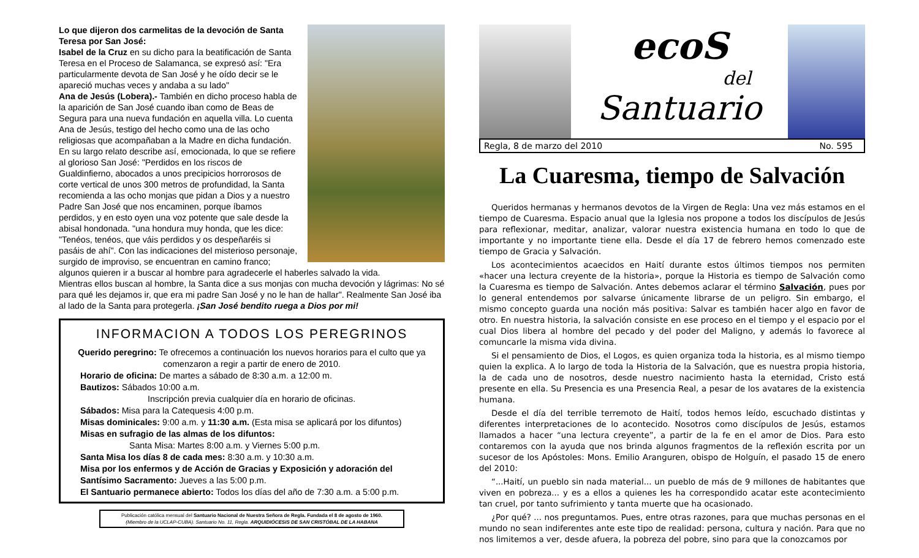Lo que dijeron dos carmelitas de la devoción de Santa Teresa por San José:
Isabel de la Cruz en su dicho para la beatificación de Santa Teresa en el Proceso de Salamanca, se expresó así: "Era particularmente devota de San José y he oído decir se le apareció muchas veces y andaba a su lado"
Ana de Jesús (Lobera).- También en dicho proceso habla de la aparición de San José cuando iban como de Beas de Segura para una nueva fundación en aquella villa. Lo cuenta Ana de Jesús, testigo del hecho como una de las ocho religiosas que acompañaban a la Madre en dicha fundación. En su largo relato describe así, emocionada, lo que se refiere al glorioso San José: "Perdidos en los riscos de Gualdinfierno, abocados a unos precipicios horrorosos de corte vertical de unos 300 metros de profundidad, la Santa recomienda a las ocho monjas que pidan a Dios y a nuestro Padre San José que nos encaminen, porque íbamos perdidos, y en esto oyen una voz potente que sale desde la abisal hondonada. "una hondura muy honda, que les dice:
"Tenéos, tenéos, que váis perdidos y os despeñaréis si pasáis de ahí". Con las indicaciones del misterioso personaje, surgido de improviso, se encuentran en camino franco; algunos quieren ir a buscar al hombre para agradecerle el haberles salvado la vida.
Mientras ellos buscan al hombre, la Santa dice a sus monjas con mucha devoción y lágrimas: No sé para qué les dejamos ir, que era mi padre San José y no le han de hallar". Realmente San José iba al lado de la Santa para protegerla. ¡San José bendito ruega a Dios por mi!
INFORMACION A TODOS LOS PEREGRINOS
Querido peregrino: Te ofrecemos a continuación los nuevos horarios para el culto que ya comenzaron a regir a partir de enero de 2010.
Horario de oficina: De martes a sábado de 8:30 a.m. a 12:00 m.
Bautizos: Sábados 10:00 a.m.
Inscripción previa cualquier día en horario de oficinas.
Sábados: Misa para la Catequesis 4:00 p.m.
Misas dominicales: 9:00 a.m. y 11:30 a.m. (Esta misa se aplicará por los difuntos)
Misas en sufragio de las almas de los difuntos:
Santa Misa: Martes 8:00 a.m. y Viernes 5:00 p.m.
Santa Misa los días 8 de cada mes: 8:30 a.m. y 10:30 a.m.
Misa por los enfermos y de Acción de Gracias y Exposición y adoración del Santísimo Sacramento: Jueves a las 5:00 p.m.
El Santuario permanece abierto: Todos los días del año de 7:30 a.m. a 5:00 p.m.
Publicación católica mensual del Santuario Nacional de Nuestra Señora de Regla. Fundada el 8 de agosto de 1960.
(Miembro de la UCLAP-CUBA). Santuario No. 11, Regla. ARQUIDIÓCESIS DE SAN CRISTÓBAL DE LA HABANA
ecoS
del
Santuario
Regla, 8 de marzo del 2010 No. 595
La Cuaresma, tiempo de Salvación
Queridos hermanas y hermanos devotos de la Virgen de Regla: Una vez más estamos en el tiempo de Cuaresma. Espacio anual que la Iglesia nos propone a todos los discípulos de Jesús para reflexionar, meditar, analizar, valorar nuestra existencia humana en todo lo que de importante y no importante tiene ella. Desde el día 17 de febrero hemos comenzado este tiempo de Gracia y Salvación.
Los acontecimientos acaecidos en Haití durante estos últimos tiempos nos permiten «hacer una lectura creyente de la historia», porque la Historia es tiempo de Salvación como la Cuaresma es tiempo de Salvación. Antes debemos aclarar el término Salvación, pues por lo general entendemos por salvarse únicamente librarse de un peligro. Sin embargo, el mismo concepto guarda una noción más positiva: Salvar es también hacer algo en favor de otro. En nuestra historia, la salvación consiste en ese proceso en el tiempo y el espacio por el cual Dios libera al hombre del pecado y del poder del Maligno, y además lo favorece al comuncarle la misma vida divina.
Si el pensamiento de Dios, el Logos, es quien organiza toda la historia, es al mismo tiempo quien la explica. A lo largo de toda la Historia de la Salvación, que es nuestra propia historia, la de cada uno de nosotros, desde nuestro nacimiento hasta la eternidad, Cristo está presente en ella. Su Presencia es una Presencia Real, a pesar de los avatares de la existencia humana.
Desde el día del terrible terremoto de Haití, todos hemos leído, escuchado distintas y diferentes interpretaciones de lo acontecido. Nosotros como discípulos de Jesús, estamos llamados a hacer “una lectura creyente”, a partir de la fe en el amor de Dios. Para esto contaremos con la ayuda que nos brinda algunos fragmentos de la reflexión escrita por un sucesor de los Apóstoles: Mons. Emilio Aranguren, obispo de Holguín, el pasado 15 de enero del 2010:
“...Haití, un pueblo sin nada material... un pueblo de más de 9 millones de habitantes que viven en pobreza... y es a ellos a quienes les ha correspondido acatar este acontecimiento tan cruel, por tanto sufrimiento y tanta muerte que ha ocasionado.
¿Por qué? ... nos preguntamos. Pues, entre otras razones, para que muchas personas en el mundo no sean indiferentes ante este tipo de realidad: persona, cultura y nación. Para que no nos limitemos a ver, desde afuera, la pobreza del pobre, sino para que la conozcamos por